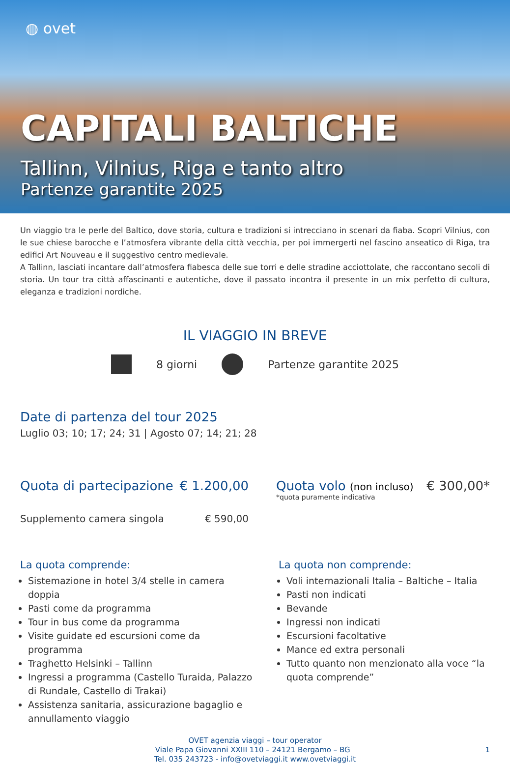◍ ovet
CAPITALI BALTICHE
Tallinn, Vilnius, Riga e tanto altro
Partenze garantite 2025
Un viaggio tra le perle del Baltico, dove storia, cultura e tradizioni si intrecciano in scenari da fiaba. Scopri Vilnius, con le sue chiese barocche e l’atmosfera vibrante della città vecchia, per poi immergerti nel fascino anseatico di Riga, tra edifici Art Nouveau e il suggestivo centro medievale.
A Tallinn, lasciati incantare dall’atmosfera fiabesca delle sue torri e delle stradine acciottolate, che raccontano secoli di storia. Un tour tra città affascinanti e autentiche, dove il passato incontra il presente in un mix perfetto di cultura, eleganza e tradizioni nordiche.
IL VIAGGIO IN BREVE
8 giorni Partenze garantite 2025
Date di partenza del tour 2025
Luglio 03; 10; 17; 24; 31 | Agosto 07; 14; 21; 28
Quota di partecipazione € 1.200,00
Supplemento camera singola € 590,00
Quota volo (non incluso)
€ 300,00*
*quota puramente indicativa
La quota comprende:
Sistemazione in hotel 3/4 stelle in camera doppia
Pasti come da programma
Tour in bus come da programma
Visite guidate ed escursioni come da programma
Traghetto Helsinki – Tallinn
Ingressi a programma (Castello Turaida, Palazzo di Rundale, Castello di Trakai)
Assistenza sanitaria, assicurazione bagaglio e annullamento viaggio
La quota non comprende:
Voli internazionali Italia – Baltiche – Italia
Pasti non indicati
Bevande
Ingressi non indicati
Escursioni facoltative
Mance ed extra personali
Tutto quanto non menzionato alla voce “la quota comprende”
OVET agenzia viaggi – tour operator
Viale Papa Giovanni XXIII 110 – 24121 Bergamo – BG 1
Tel. 035 243723 - info@ovetviaggi.it www.ovetviaggi.it